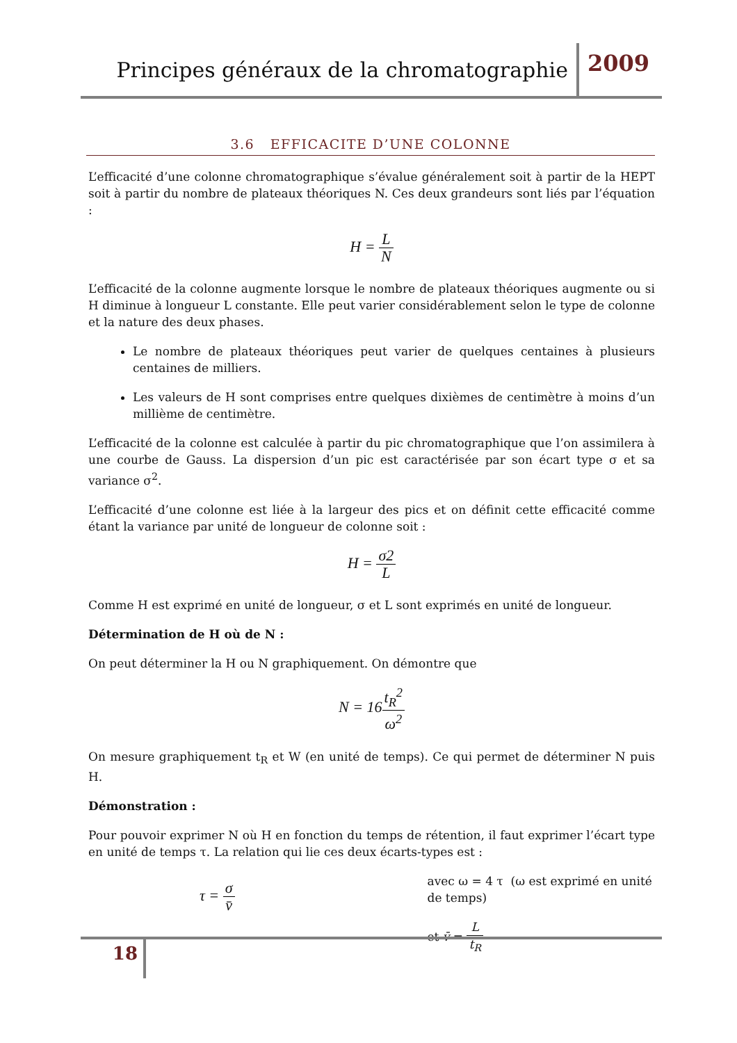Principes généraux de la chromatographie 2009
3.6 EFFICACITE D’UNE COLONNE
L’efficacité d’une colonne chromatographique s’évalue généralement soit à partir de la HEPT soit à partir du nombre de plateaux théoriques N. Ces deux grandeurs sont liés par l’équation :
H = L N
L’efficacité de la colonne augmente lorsque le nombre de plateaux théoriques augmente ou si H diminue à longueur L constante. Elle peut varier considérablement selon le type de colonne et la nature des deux phases.
Le nombre de plateaux théoriques peut varier de quelques centaines à plusieurs centaines de milliers.
Les valeurs de H sont comprises entre quelques dixièmes de centimètre à moins d’un millième de centimètre.
L’efficacité de la colonne est calculée à partir du pic chromatographique que l’on assimilera à une courbe de Gauss. La dispersion d’un pic est caractérisée par son écart type σ et sa variance σ<sup>2</sup>.
L’efficacité d’une colonne est liée à la largeur des pics et on définit cette efficacité comme étant la variance par unité de longueur de colonne soit :
H = σ2 L
Comme H est exprimé en unité de longueur, σ et L sont exprimés en unité de longueur.
Détermination de H où de N :
On peut déterminer la H ou N graphiquement. On démontre que
N = 16t<sub>R</sub><sup>2</sup> ω<sup>2</sup>
On mesure graphiquement t<sub>R</sub> et W (en unité de temps). Ce qui permet de déterminer N puis H.
Démonstration :
Pour pouvoir exprimer N où H en fonction du temps de rétention, il faut exprimer l’écart type en unité de temps τ. La relation qui lie ces deux écarts-types est :
τ = σ v̄
avec ω = 4 τ (ω est exprimé en unité de temps)
et v̄ = L t<sub>R</sub>
18